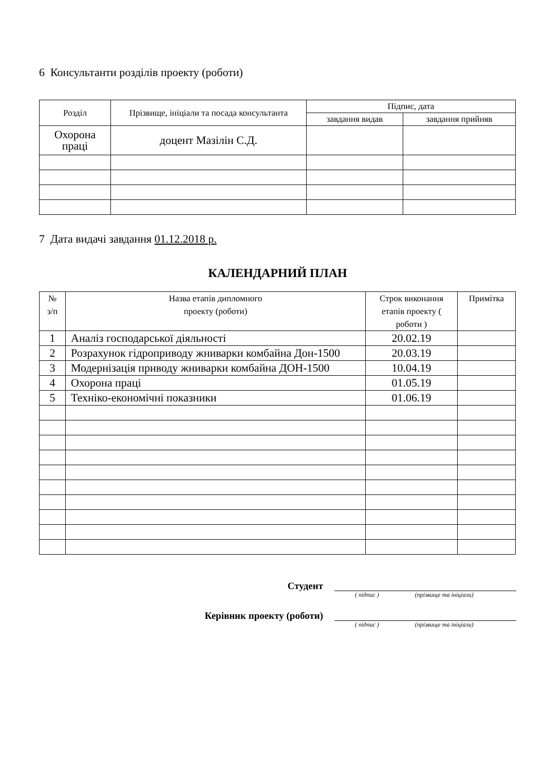6 Консультанти розділів проекту (роботи)
| Розділ | Прізвище, ініціали та посада консультанта | Підпис, дата | |
| --- | --- | --- | --- |
| | | завдання видав | завдання прийняв |
| Охорона праці | доцент Мазілін С.Д. | | |
7 Дата видачі завдання 01.12.2018 р.
КАЛЕНДАРНИЙ ПЛАН
| № з/п | Назва етапів дипломного проекту (роботи) | Строк виконання етапів проекту ( роботи ) | Примітка |
| --- | --- | --- | --- |
| 1 | Аналіз господарської діяльності | 20.02.19 | |
| 2 | Розрахунок гідроприводу жниварки комбайна Дон-1500 | 20.03.19 | |
| 3 | Модернізація приводу жниварки комбайна ДОН-1500 | 10.04.19 | |
| 4 | Охорона праці | 01.05.19 | |
| 5 | Техніко-економічні показники | 01.06.19 | |
Студент
( підпис ) (прізвище та ініціали)
Керівник проекту (роботи)
( підпис ) (прізвище та ініціали)